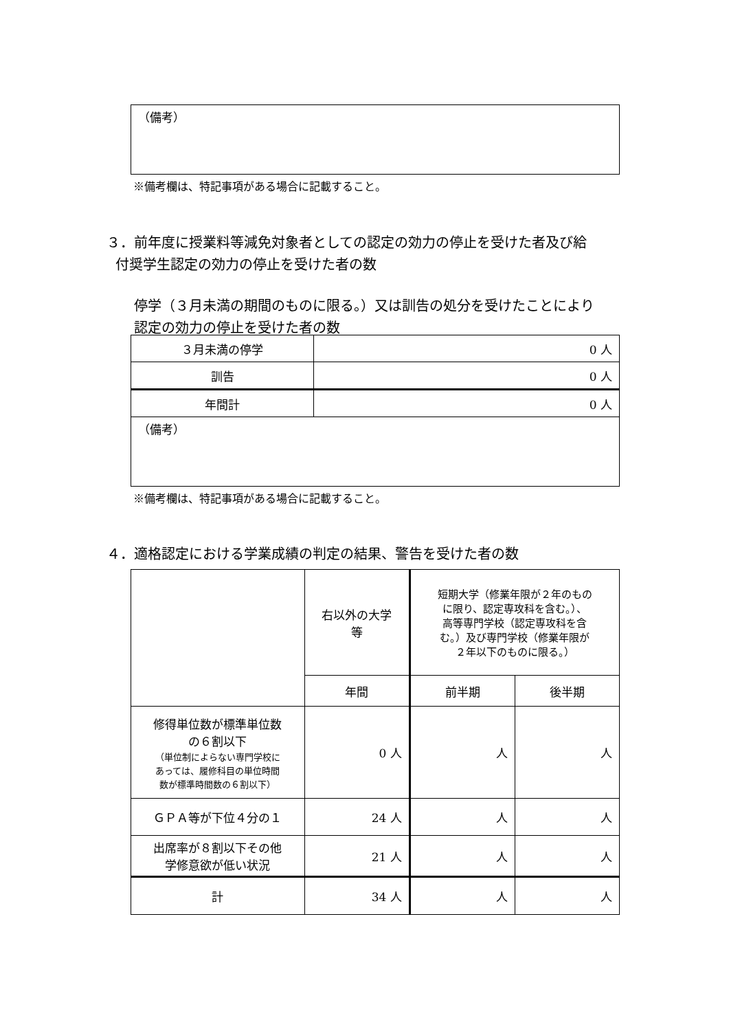| （備考） |
※備考欄は、特記事項がある場合に記載すること。
３．前年度に授業料等減免対象者としての認定の効力の停止を受けた者及び給
付奨学生認定の効力の停止を受けた者の数
停学（３月未満の期間のものに限る。）又は訓告の処分を受けたことにより
認定の効力の停止を受けた者の数
| ３月未満の停学 | 0 人 |
| 訓告 | 0 人 |
| 年間計 | 0 人 |
| （備考） | |
※備考欄は、特記事項がある場合に記載すること。
４．適格認定における学業成績の判定の結果、警告を受けた者の数
| | 右以外の大学 等 | 短期大学（修業年限が２年のもの に限り、認定専攻科を含む。）、 高等専門学校（認定専攻科を含 む。）及び専門学校（修業年限が ２年以下のものに限る。） | |
| | 年間 | 前半期 | 後半期 |
| 修得単位数が標準単位数 の６割以下 （単位制によらない専門学校に あっては、履修科目の単位時間 数が標準時間数の６割以下） | 0 人 | 人 | 人 |
| ＧＰＡ等が下位４分の１ | 24 人 | 人 | 人 |
| 出席率が８割以下その他 学修意欲が低い状況 | 21 人 | 人 | 人 |
| 計 | 34 人 | 人 | 人 |